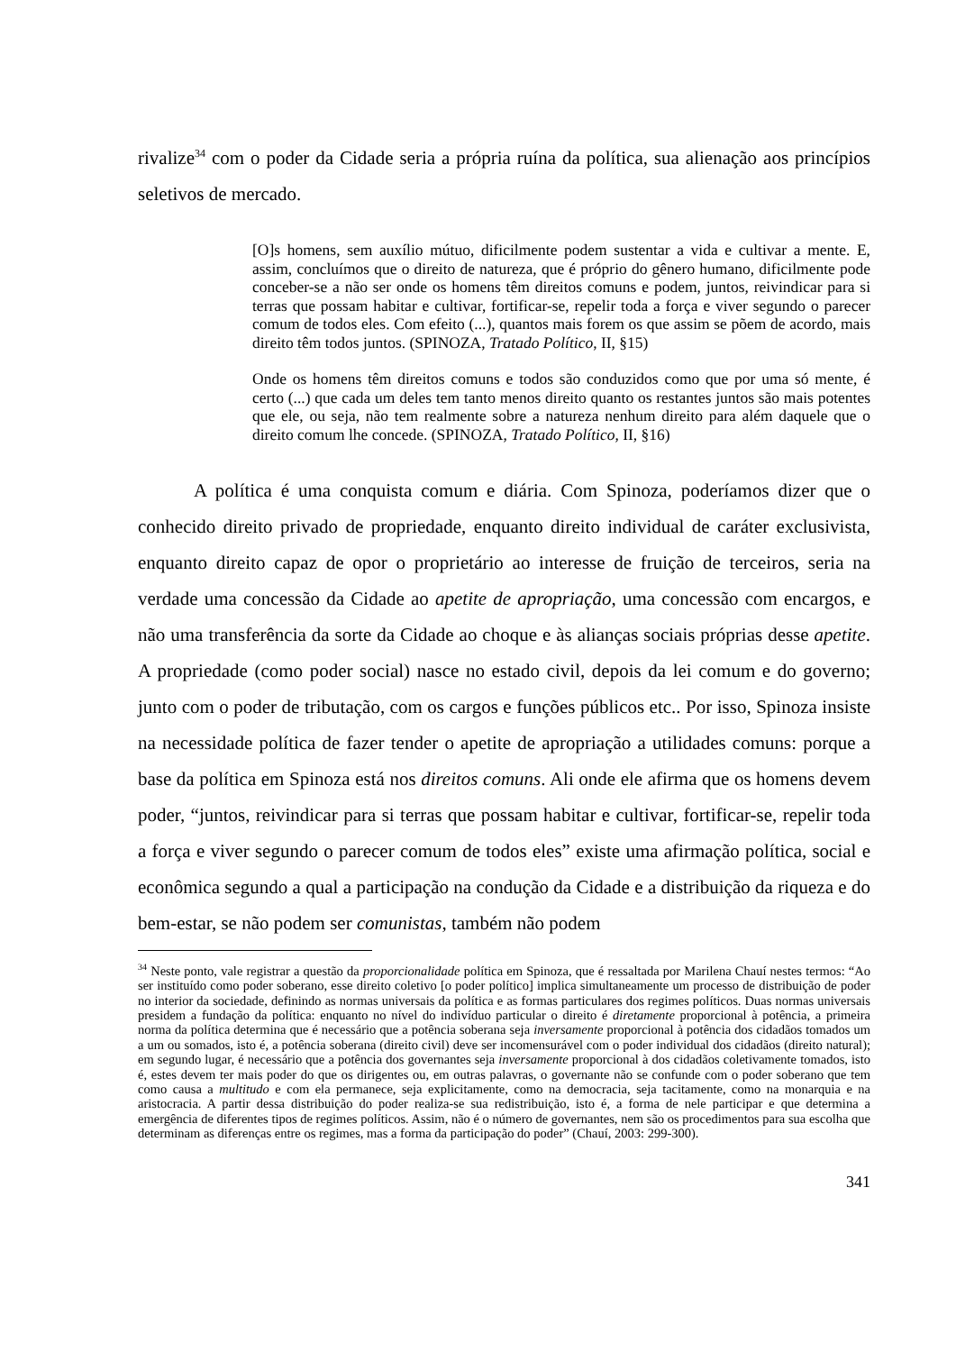rivalize<sup>34</sup> com o poder da Cidade seria a própria ruína da política, sua alienação aos princípios seletivos de mercado.
[O]s homens, sem auxílio mútuo, dificilmente podem sustentar a vida e cultivar a mente. E, assim, concluímos que o direito de natureza, que é próprio do gênero humano, dificilmente pode conceber-se a não ser onde os homens têm direitos comuns e podem, juntos, reivindicar para si terras que possam habitar e cultivar, fortificar-se, repelir toda a força e viver segundo o parecer comum de todos eles. Com efeito (...), quantos mais forem os que assim se põem de acordo, mais direito têm todos juntos. (SPINOZA, Tratado Político, II, §15)
Onde os homens têm direitos comuns e todos são conduzidos como que por uma só mente, é certo (...) que cada um deles tem tanto menos direito quanto os restantes juntos são mais potentes que ele, ou seja, não tem realmente sobre a natureza nenhum direito para além daquele que o direito comum lhe concede. (SPINOZA, Tratado Político, II, §16)
A política é uma conquista comum e diária. Com Spinoza, poderíamos dizer que o conhecido direito privado de propriedade, enquanto direito individual de caráter exclusivista, enquanto direito capaz de opor o proprietário ao interesse de fruição de terceiros, seria na verdade uma concessão da Cidade ao apetite de apropriação, uma concessão com encargos, e não uma transferência da sorte da Cidade ao choque e às alianças sociais próprias desse apetite. A propriedade (como poder social) nasce no estado civil, depois da lei comum e do governo; junto com o poder de tributação, com os cargos e funções públicos etc.. Por isso, Spinoza insiste na necessidade política de fazer tender o apetite de apropriação a utilidades comuns: porque a base da política em Spinoza está nos direitos comuns. Ali onde ele afirma que os homens devem poder, “juntos, reivindicar para si terras que possam habitar e cultivar, fortificar-se, repelir toda a força e viver segundo o parecer comum de todos eles” existe uma afirmação política, social e econômica segundo a qual a participação na condução da Cidade e a distribuição da riqueza e do bem-estar, se não podem ser comunistas, também não podem
<sup>34</sup> Neste ponto, vale registrar a questão da proporcionalidade política em Spinoza, que é ressaltada por Marilena Chauí nestes termos: “Ao ser instituído como poder soberano, esse direito coletivo [o poder político] implica simultaneamente um processo de distribuição de poder no interior da sociedade, definindo as normas universais da política e as formas particulares dos regimes políticos. Duas normas universais presidem a fundação da política: enquanto no nível do indivíduo particular o direito é diretamente proporcional à potência, a primeira norma da política determina que é necessário que a potência soberana seja inversamente proporcional à potência dos cidadãos tomados um a um ou somados, isto é, a potência soberana (direito civil) deve ser incomensurável com o poder individual dos cidadãos (direito natural); em segundo lugar, é necessário que a potência dos governantes seja inversamente proporcional à dos cidadãos coletivamente tomados, isto é, estes devem ter mais poder do que os dirigentes ou, em outras palavras, o governante não se confunde com o poder soberano que tem como causa a multitudo e com ela permanece, seja explicitamente, como na democracia, seja tacitamente, como na monarquia e na aristocracia. A partir dessa distribuição do poder realiza-se sua redistribuição, isto é, a forma de nele participar e que determina a emergência de diferentes tipos de regimes políticos. Assim, não é o número de governantes, nem são os procedimentos para sua escolha que determinam as diferenças entre os regimes, mas a forma da participação do poder” (Chauí, 2003: 299-300).
341